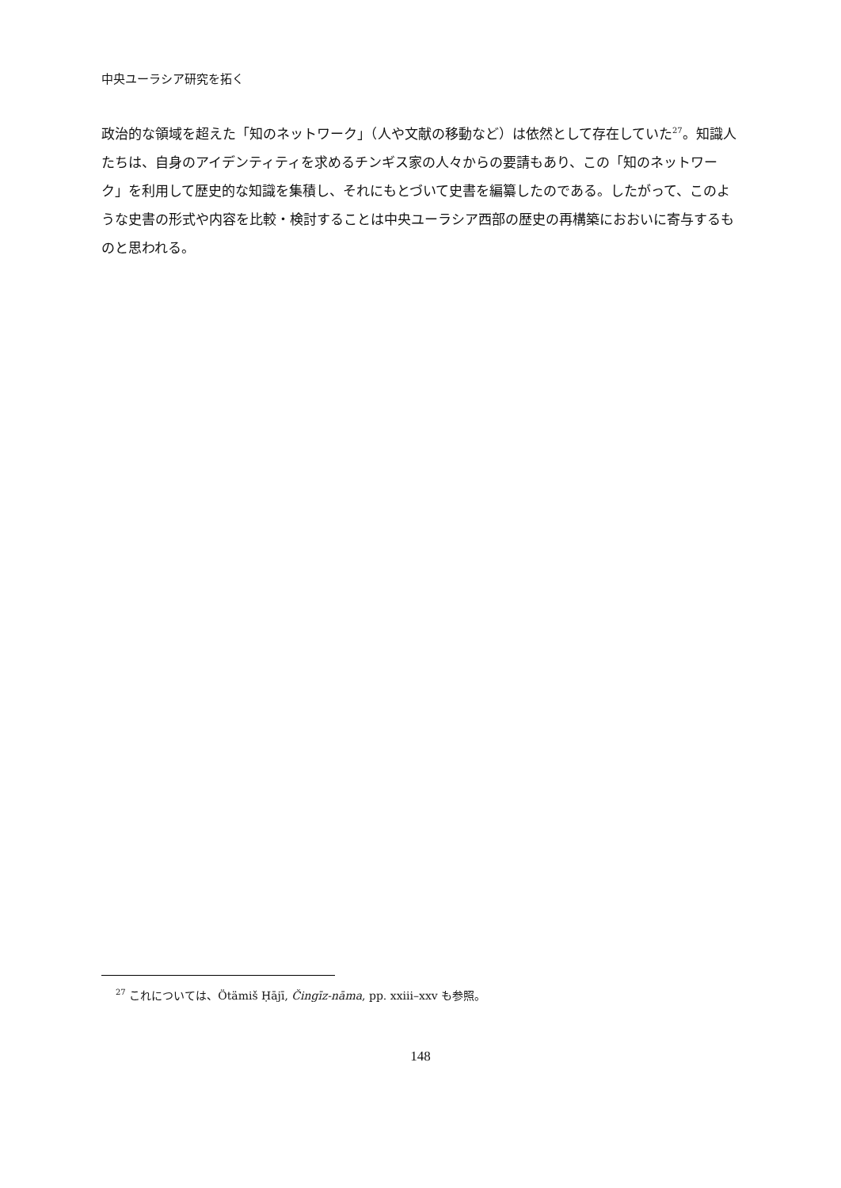中央ユーラシア研究を拓く
政治的な領域を超えた「知のネットワーク」（人や文献の移動など）は依然として存在していた<sup>27</sup>。知識人たちは、自身のアイデンティティを求めるチンギス家の人々からの要請もあり、この「知のネットワーク」を利用して歴史的な知識を集積し、それにもとづいて史書を編纂したのである。したがって、このような史書の形式や内容を比較・検討することは中央ユーラシア西部の歴史の再構築におおいに寄与するものと思われる。
<sup>27</sup> これについては、Ötämiš Ḥājī, Čingīz-nāma, pp. xxiii–xxv も参照。
148